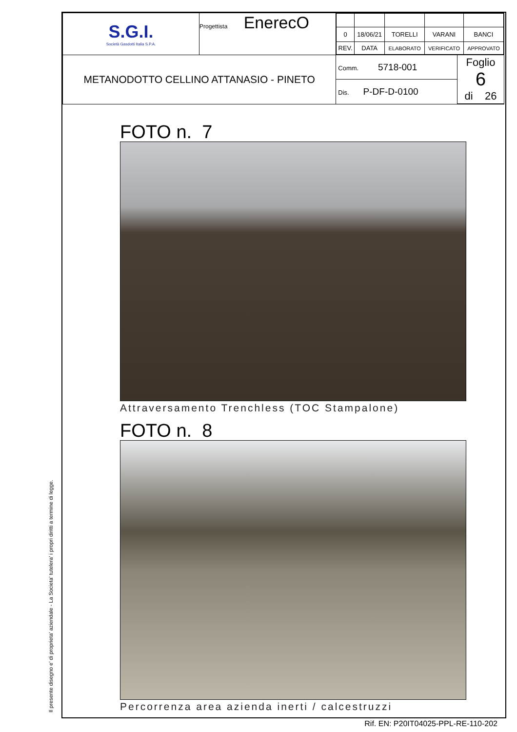Il presente disegno e' di proprieta' aziendale - La Societa' tutelera' i propri diritti a termine di legge.
| S.G.I. Società Gasdotti Italia S.P.A. | Progettista EnerecO | / 0 / 18/06/21 / TORELLI / VARANI / BANCI / / REV. / DATA / ELABORATO / VERIFICATO / APPROVATO / |
| METANODOTTO CELLINO ATTANASIO - PINETO | | / Comm. 5718-001 / Foglio 6 di 26 / / Dis. P-DF-D-0100 / / |
FOTO n. 7
Attraversamento Trenchless (TOC Stampalone)
FOTO n. 8
Percorrenza area azienda inerti / calcestruzzi
Rif. EN: P20IT04025-PPL-RE-110-202